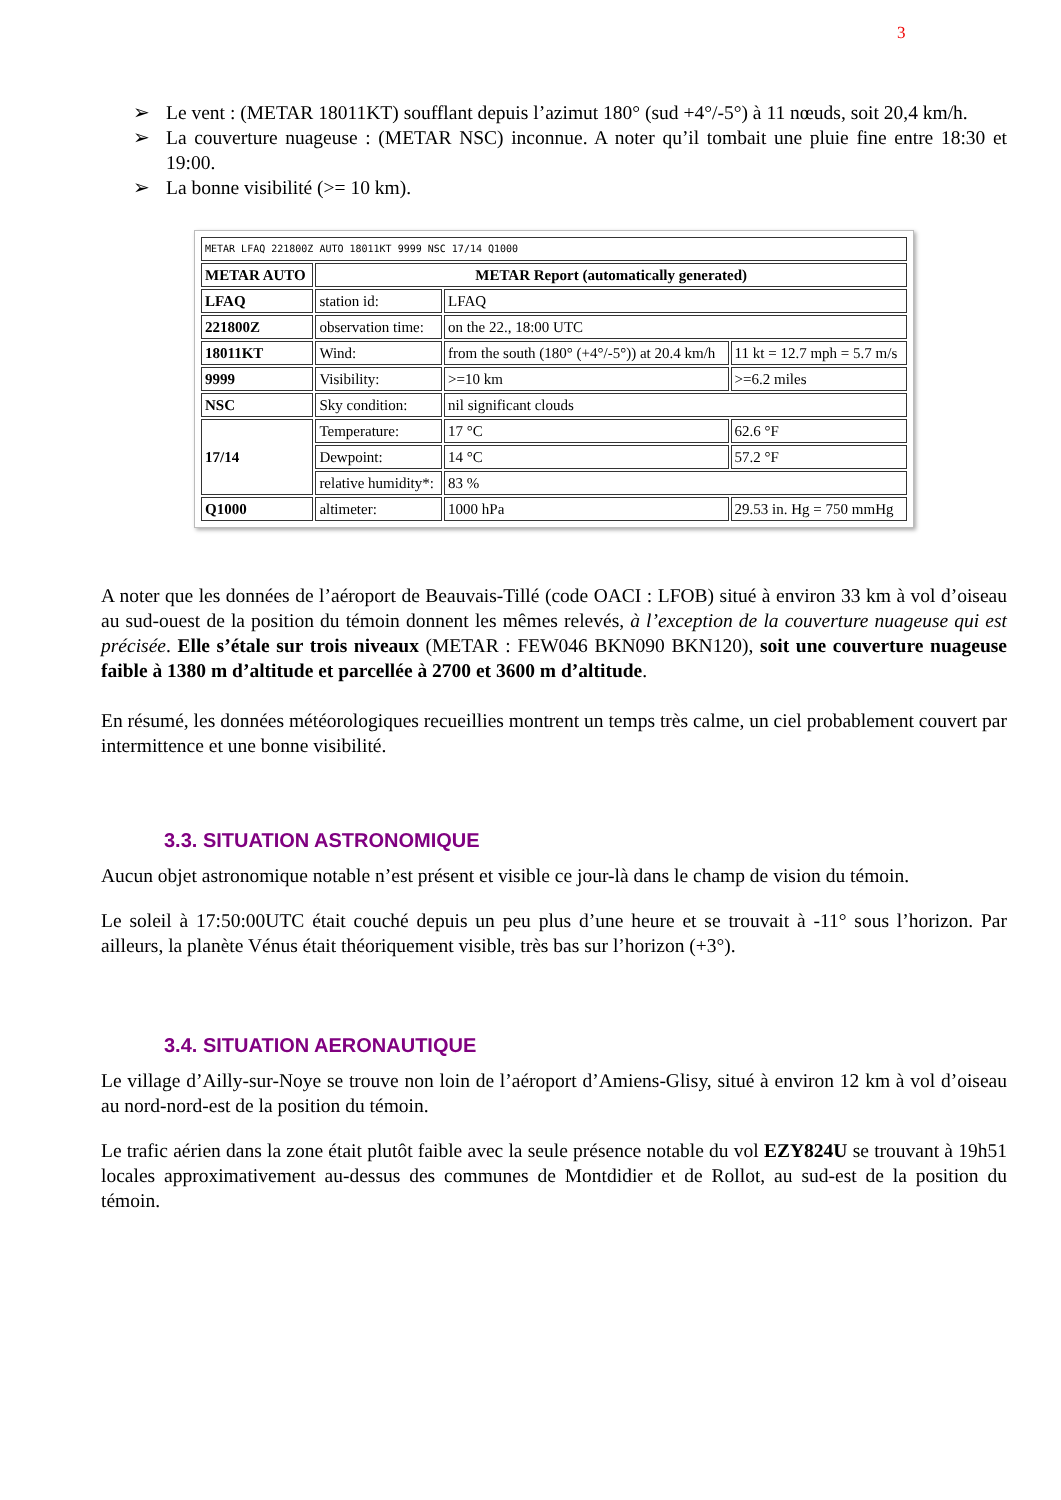3
➢ Le vent : (METAR 18011KT) soufflant depuis l’azimut 180° (sud +4°/-5°) à 11 nœuds, soit 20,4 km/h.
➢ La couverture nuageuse : (METAR NSC) inconnue. A noter qu’il tombait une pluie fine entre 18:30 et 19:00.
➢ La bonne visibilité (>= 10 km).
| METAR LFAQ 221800Z AUTO 18011KT 9999 NSC 17/14 Q1000 | | | |
| METAR AUTO | METAR Report (automatically generated) | | |
| LFAQ | station id: | LFAQ | |
| 221800Z | observation time: | on the 22., 18:00 UTC | |
| 18011KT | Wind: | from the south (180° (+4°/-5°)) at 20.4 km/h | 11 kt = 12.7 mph = 5.7 m/s |
| 9999 | Visibility: | >=10 km | >=6.2 miles |
| NSC | Sky condition: | nil significant clouds | |
| 17/14 | Temperature: | 17 °C | 62.6 °F |
| | Dewpoint: | 14 °C | 57.2 °F |
| | relative humidity*: | 83 % | |
| Q1000 | altimeter: | 1000 hPa | 29.53 in. Hg = 750 mmHg |
A noter que les données de l’aéroport de Beauvais-Tillé (code OACI : LFOB) situé à environ 33 km à vol d’oiseau au sud-ouest de la position du témoin donnent les mêmes relevés, à l’exception de la couverture nuageuse qui est précisée. Elle s’étale sur trois niveaux (METAR : FEW046 BKN090 BKN120), soit une couverture nuageuse faible à 1380 m d’altitude et parcellée à 2700 et 3600 m d’altitude.
En résumé, les données météorologiques recueillies montrent un temps très calme, un ciel probablement couvert par intermittence et une bonne visibilité.
3.3. SITUATION ASTRONOMIQUE
Aucun objet astronomique notable n’est présent et visible ce jour-là dans le champ de vision du témoin.
Le soleil à 17:50:00UTC était couché depuis un peu plus d’une heure et se trouvait à -11° sous l’horizon. Par ailleurs, la planète Vénus était théoriquement visible, très bas sur l’horizon (+3°).
3.4. SITUATION AERONAUTIQUE
Le village d’Ailly-sur-Noye se trouve non loin de l’aéroport d’Amiens-Glisy, situé à environ 12 km à vol d’oiseau au nord-nord-est de la position du témoin.
Le trafic aérien dans la zone était plutôt faible avec la seule présence notable du vol EZY824U se trouvant à 19h51 locales approximativement au-dessus des communes de Montdidier et de Rollot, au sud-est de la position du témoin.